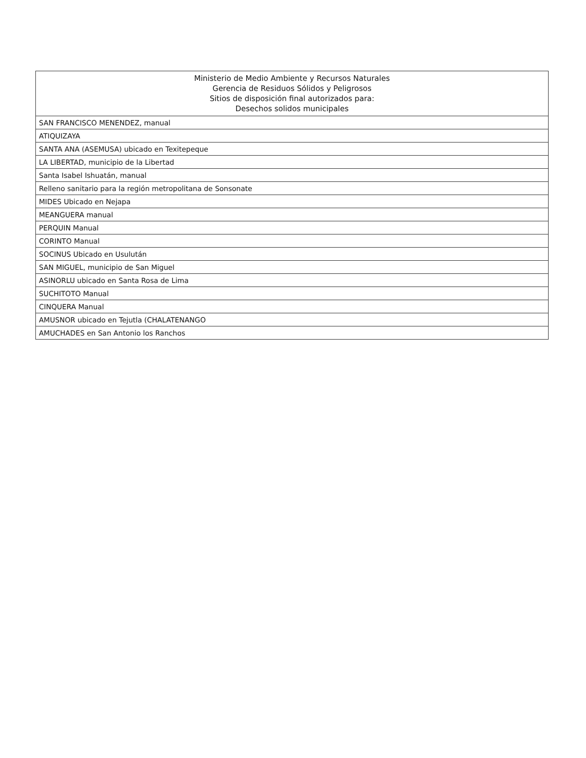| Ministerio de Medio Ambiente y Recursos Naturales Gerencia de Residuos Sólidos y Peligrosos Sitios de disposición final autorizados para: Desechos solidos municipales |
| --- |
| SAN FRANCISCO MENENDEZ, manual |
| ATIQUIZAYA |
| SANTA ANA (ASEMUSA) ubicado en Texitepeque |
| LA LIBERTAD, municipio de la Libertad |
| Santa Isabel Ishuatán, manual |
| Relleno sanitario para la región metropolitana de Sonsonate |
| MIDES Ubicado en Nejapa |
| MEANGUERA manual |
| PERQUIN Manual |
| CORINTO Manual |
| SOCINUS Ubicado en Usulután |
| SAN MIGUEL, municipio de San Miguel |
| ASINORLU ubicado en Santa Rosa de Lima |
| SUCHITOTO Manual |
| CINQUERA Manual |
| AMUSNOR ubicado en Tejutla (CHALATENANGO |
| AMUCHADES en San Antonio los Ranchos |